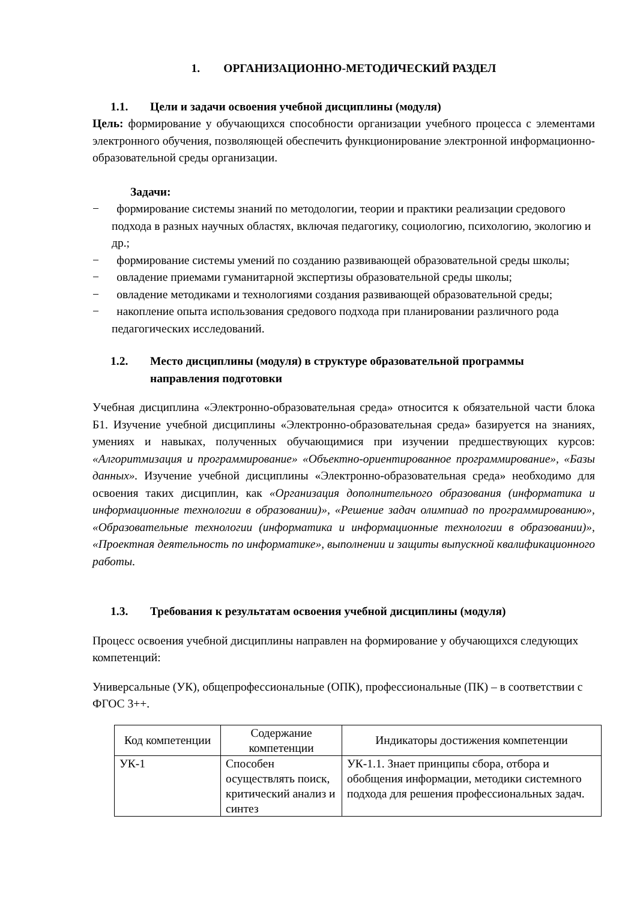1. ОРГАНИЗАЦИОННО-МЕТОДИЧЕСКИЙ РАЗДЕЛ
1.1. Цели и задачи освоения учебной дисциплины (модуля)
Цель: формирование у обучающихся способности организации учебного процесса с элементами электронного обучения, позволяющей обеспечить функционирование электронной информационно-образовательной среды организации.
Задачи:
− формирование системы знаний по методологии, теории и практики реализации средового подхода в разных научных областях, включая педагогику, социологию, психологию, экологию и др.;
− формирование системы умений по созданию развивающей образовательной среды школы;
− овладение приемами гуманитарной экспертизы образовательной среды школы;
− овладение методиками и технологиями создания развивающей образовательной среды;
− накопление опыта использования средового подхода при планировании различного рода педагогических исследований.
1.2. Место дисциплины (модуля) в структуре образовательной программы направления подготовки
Учебная дисциплина «Электронно-образовательная среда» относится к обязательной части блока Б1. Изучение учебной дисциплины «Электронно-образовательная среда» базируется на знаниях, умениях и навыках, полученных обучающимися при изучении предшествующих курсов: «Алгоритмизация и программирование» «Объектно-ориентированное программирование», «Базы данных». Изучение учебной дисциплины «Электронно-образовательная среда» необходимо для освоения таких дисциплин, как «Организация дополнительного образования (информатика и информационные технологии в образовании)», «Решение задач олимпиад по программированию», «Образовательные технологии (информатика и информационные технологии в образовании)», «Проектная деятельность по информатике», выполнении и защиты выпускной квалификационного работы.
1.3. Требования к результатам освоения учебной дисциплины (модуля)
Процесс освоения учебной дисциплины направлен на формирование у обучающихся следующих компетенций:
Универсальные (УК), общепрофессиональные (ОПК), профессиональные (ПК) – в соответствии с ФГОС 3++.
| Код компетенции | Содержание компетенции | Индикаторы достижения компетенции |
| --- | --- | --- |
| УК-1 | Способен осуществлять поиск, критический анализ и синтез | УК-1.1. Знает принципы сбора, отбора и обобщения информации, методики системного подхода для решения профессиональных задач. |